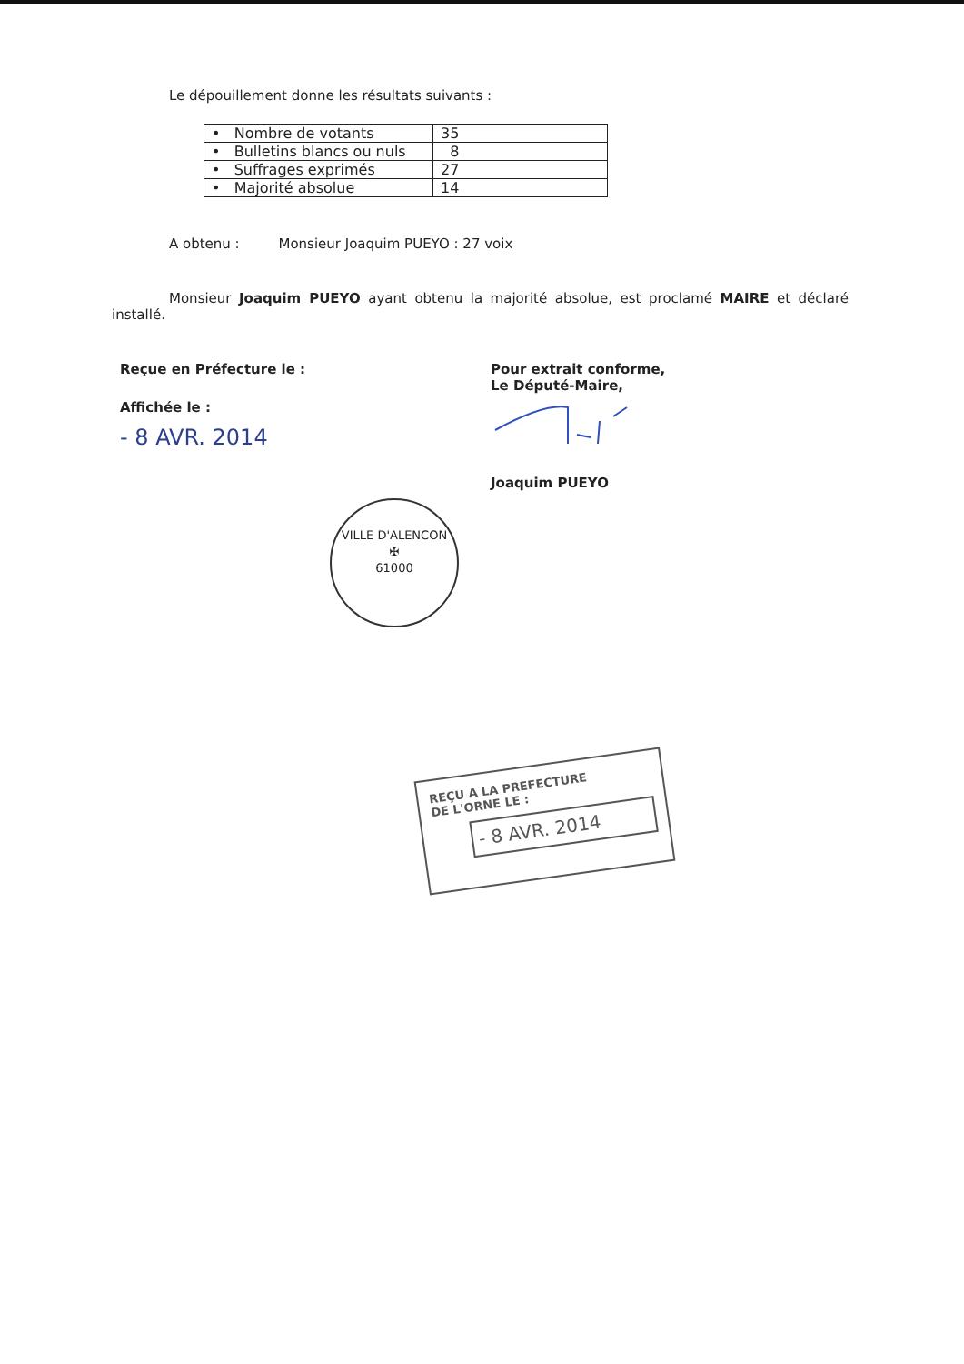Le dépouillement donne les résultats suivants :
| • Nombre de votants | 35 |
| • Bulletins blancs ou nuls | 8 |
| • Suffrages exprimés | 27 |
| • Majorité absolue | 14 |
A obtenu : Monsieur Joaquim PUEYO : 27 voix
Monsieur Joaquim PUEYO ayant obtenu la majorité absolue, est proclamé MAIRE et déclaré installé.
Reçue en Préfecture le :
Affichée le :
- 8 AVR. 2014
Pour extrait conforme,
Le Député-Maire,
Joaquim PUEYO
VILLE D'ALENCON
✠
61000
REÇU A LA PREFECTURE
DE L'ORNE LE :
- 8 AVR. 2014